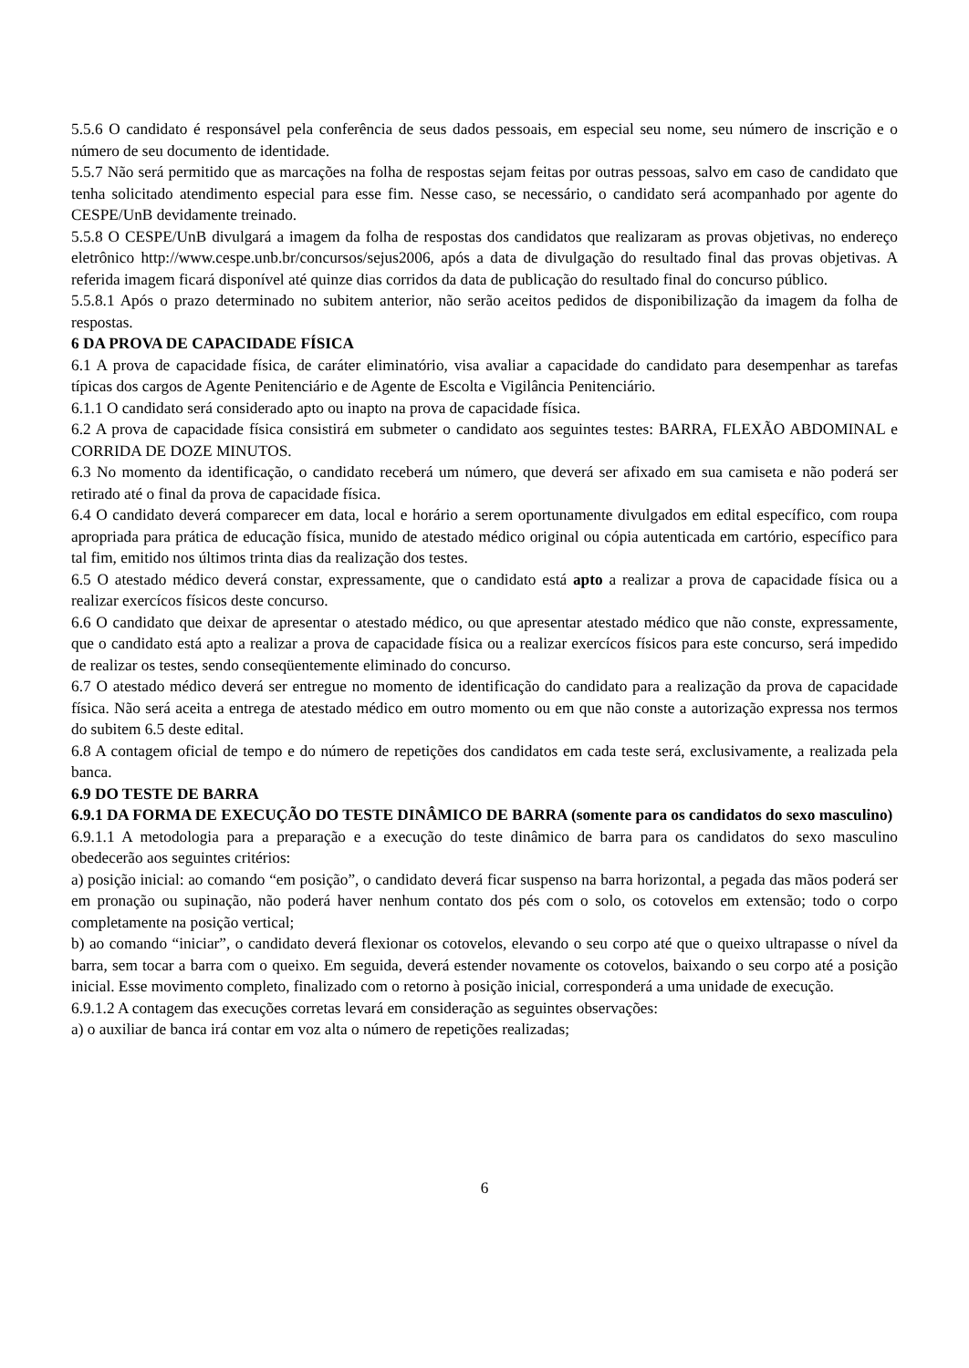5.5.6 O candidato é responsável pela conferência de seus dados pessoais, em especial seu nome, seu número de inscrição e o número de seu documento de identidade.
5.5.7 Não será permitido que as marcações na folha de respostas sejam feitas por outras pessoas, salvo em caso de candidato que tenha solicitado atendimento especial para esse fim. Nesse caso, se necessário, o candidato será acompanhado por agente do CESPE/UnB devidamente treinado.
5.5.8 O CESPE/UnB divulgará a imagem da folha de respostas dos candidatos que realizaram as provas objetivas, no endereço eletrônico http://www.cespe.unb.br/concursos/sejus2006, após a data de divulgação do resultado final das provas objetivas. A referida imagem ficará disponível até quinze dias corridos da data de publicação do resultado final do concurso público.
5.5.8.1 Após o prazo determinado no subitem anterior, não serão aceitos pedidos de disponibilização da imagem da folha de respostas.
6 DA PROVA DE CAPACIDADE FÍSICA
6.1 A prova de capacidade física, de caráter eliminatório, visa avaliar a capacidade do candidato para desempenhar as tarefas típicas dos cargos de Agente Penitenciário e de Agente de Escolta e Vigilância Penitenciário.
6.1.1 O candidato será considerado apto ou inapto na prova de capacidade física.
6.2 A prova de capacidade física consistirá em submeter o candidato aos seguintes testes: BARRA, FLEXÃO ABDOMINAL e CORRIDA DE DOZE MINUTOS.
6.3 No momento da identificação, o candidato receberá um número, que deverá ser afixado em sua camiseta e não poderá ser retirado até o final da prova de capacidade física.
6.4 O candidato deverá comparecer em data, local e horário a serem oportunamente divulgados em edital específico, com roupa apropriada para prática de educação física, munido de atestado médico original ou cópia autenticada em cartório, específico para tal fim, emitido nos últimos trinta dias da realização dos testes.
6.5 O atestado médico deverá constar, expressamente, que o candidato está apto a realizar a prova de capacidade física ou a realizar exercícos físicos deste concurso.
6.6 O candidato que deixar de apresentar o atestado médico, ou que apresentar atestado médico que não conste, expressamente, que o candidato está apto a realizar a prova de capacidade física ou a realizar exercícos físicos para este concurso, será impedido de realizar os testes, sendo conseqüentemente eliminado do concurso.
6.7 O atestado médico deverá ser entregue no momento de identificação do candidato para a realização da prova de capacidade física. Não será aceita a entrega de atestado médico em outro momento ou em que não conste a autorização expressa nos termos do subitem 6.5 deste edital.
6.8 A contagem oficial de tempo e do número de repetições dos candidatos em cada teste será, exclusivamente, a realizada pela banca.
6.9 DO TESTE DE BARRA
6.9.1 DA FORMA DE EXECUÇÃO DO TESTE DINÂMICO DE BARRA (somente para os candidatos do sexo masculino)
6.9.1.1 A metodologia para a preparação e a execução do teste dinâmico de barra para os candidatos do sexo masculino obedecerão aos seguintes critérios:
a) posição inicial: ao comando “em posição”, o candidato deverá ficar suspenso na barra horizontal, a pegada das mãos poderá ser em pronação ou supinação, não poderá haver nenhum contato dos pés com o solo, os cotovelos em extensão; todo o corpo completamente na posição vertical;
b) ao comando “iniciar”, o candidato deverá flexionar os cotovelos, elevando o seu corpo até que o queixo ultrapasse o nível da barra, sem tocar a barra com o queixo. Em seguida, deverá estender novamente os cotovelos, baixando o seu corpo até a posição inicial. Esse movimento completo, finalizado com o retorno à posição inicial, corresponderá a uma unidade de execução.
6.9.1.2 A contagem das execuções corretas levará em consideração as seguintes observações:
a) o auxiliar de banca irá contar em voz alta o número de repetições realizadas;
6